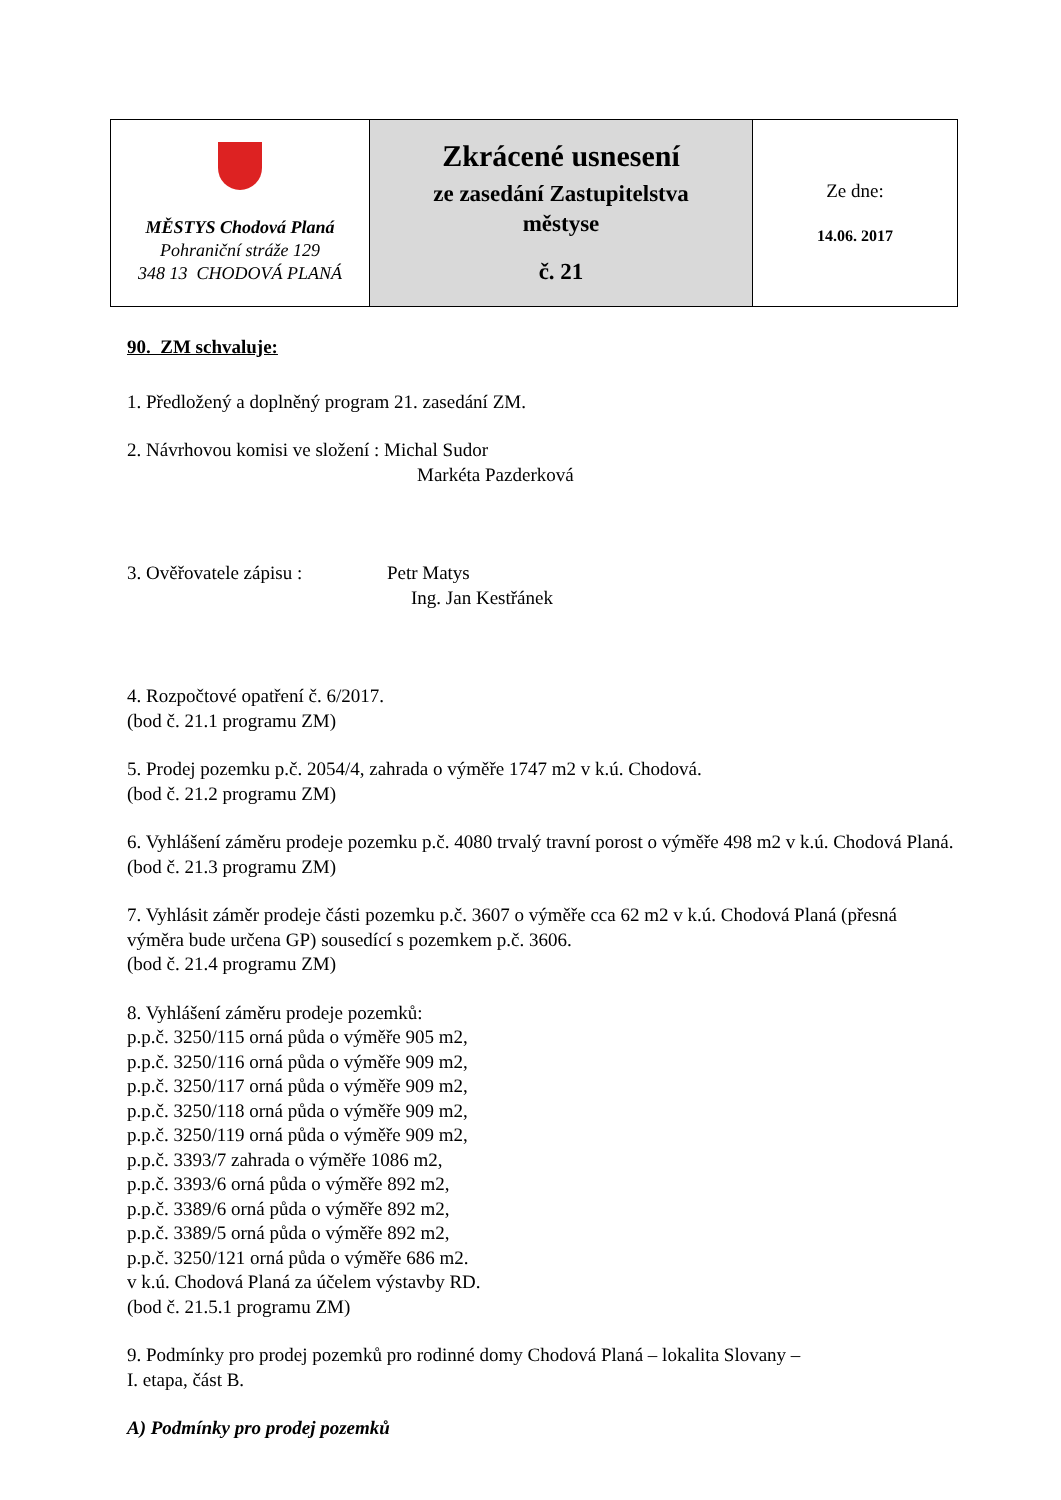| MĚSTYS Chodová Planá Pohraniční stráže 129 348 13 CHODOVÁ PLANÁ | Zkrácené usnesení ze zasedání Zastupitelstva městyse č. 21 | Ze dne: 14.06. 2017 |
90. ZM schvaluje:
1. Předložený a doplněný program 21. zasedání ZM.
2. Návrhovou komisi ve složení : Michal Sudor
Markéta Pazderková
3. Ověřovatele zápisu : Petr Matys
Ing. Jan Kestřánek
4. Rozpočtové opatření č. 6/2017.
(bod č. 21.1 programu ZM)
5. Prodej pozemku p.č. 2054/4, zahrada o výměře 1747 m2 v k.ú. Chodová.
(bod č. 21.2 programu ZM)
6. Vyhlášení záměru prodeje pozemku p.č. 4080 trvalý travní porost o výměře 498 m2 v k.ú. Chodová Planá.
(bod č. 21.3 programu ZM)
7. Vyhlásit záměr prodeje části pozemku p.č. 3607 o výměře cca 62 m2 v k.ú. Chodová Planá (přesná výměra bude určena GP) sousedící s pozemkem p.č. 3606.
(bod č. 21.4 programu ZM)
8. Vyhlášení záměru prodeje pozemků:
p.p.č. 3250/115 orná půda o výměře 905 m2,
p.p.č. 3250/116 orná půda o výměře 909 m2,
p.p.č. 3250/117 orná půda o výměře 909 m2,
p.p.č. 3250/118 orná půda o výměře 909 m2,
p.p.č. 3250/119 orná půda o výměře 909 m2,
p.p.č. 3393/7 zahrada o výměře 1086 m2,
p.p.č. 3393/6 orná půda o výměře 892 m2,
p.p.č. 3389/6 orná půda o výměře 892 m2,
p.p.č. 3389/5 orná půda o výměře 892 m2,
p.p.č. 3250/121 orná půda o výměře 686 m2.
v k.ú. Chodová Planá za účelem výstavby RD.
(bod č. 21.5.1 programu ZM)
9. Podmínky pro prodej pozemků pro rodinné domy Chodová Planá – lokalita Slovany –
I. etapa, část B.
A) Podmínky pro prodej pozemků